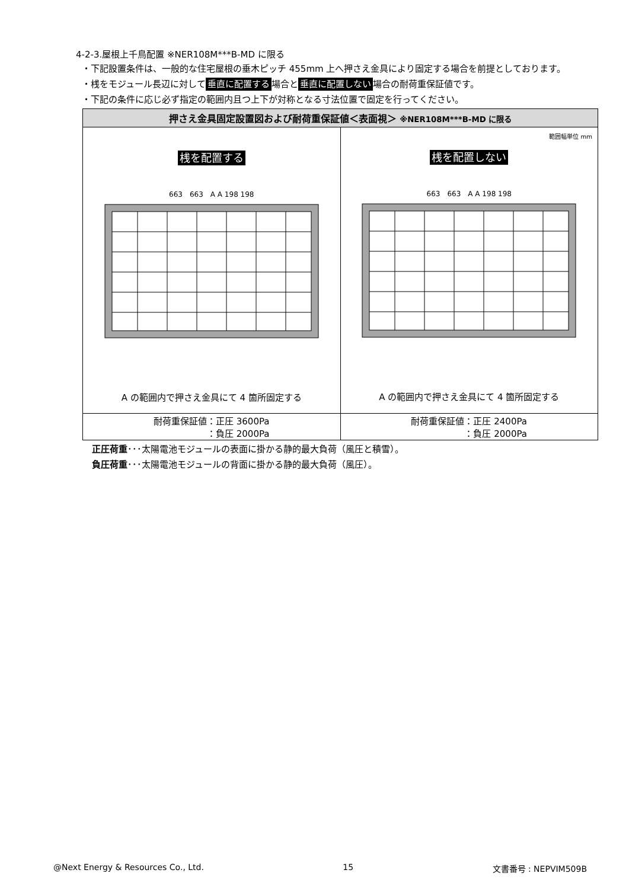4-2-3.屋根上千鳥配置 ※NER108M***B-MD に限る
・下記設置条件は、一般的な住宅屋根の垂木ピッチ 455mm 上へ押さえ金具により固定する場合を前提としております。
・桟をモジュール長辺に対して 垂直に配置する 場合と 垂直に配置しない 場合の耐荷重保証値です。
・下記の条件に応じ必ず指定の範囲内且つ上下が対称となる寸法位置で固定を行ってください。
| 押さえ金具固定設置図および耐荷重保証値＜表面視＞ ※NER108M***B-MD に限る | |
| --- | --- |
| 桟を配置する 663 663 A A 198 198 A の範囲内で押さえ金具にて 4 箇所固定する | 範囲幅単位 mm 桟を配置しない 663 663 A A 198 198 A の範囲内で押さえ金具にて 4 箇所固定する |
| 耐荷重保証値：正圧 3600Pa ：負圧 2000Pa | 耐荷重保証値：正圧 2400Pa ：負圧 2000Pa |
正圧荷重･･･太陽電池モジュールの表面に掛かる静的最大負荷（風圧と積雪）。
負圧荷重･･･太陽電池モジュールの背面に掛かる静的最大負荷（風圧）。
@Next Energy & Resources Co., Ltd. 15 文書番号 : NEPVIM509B